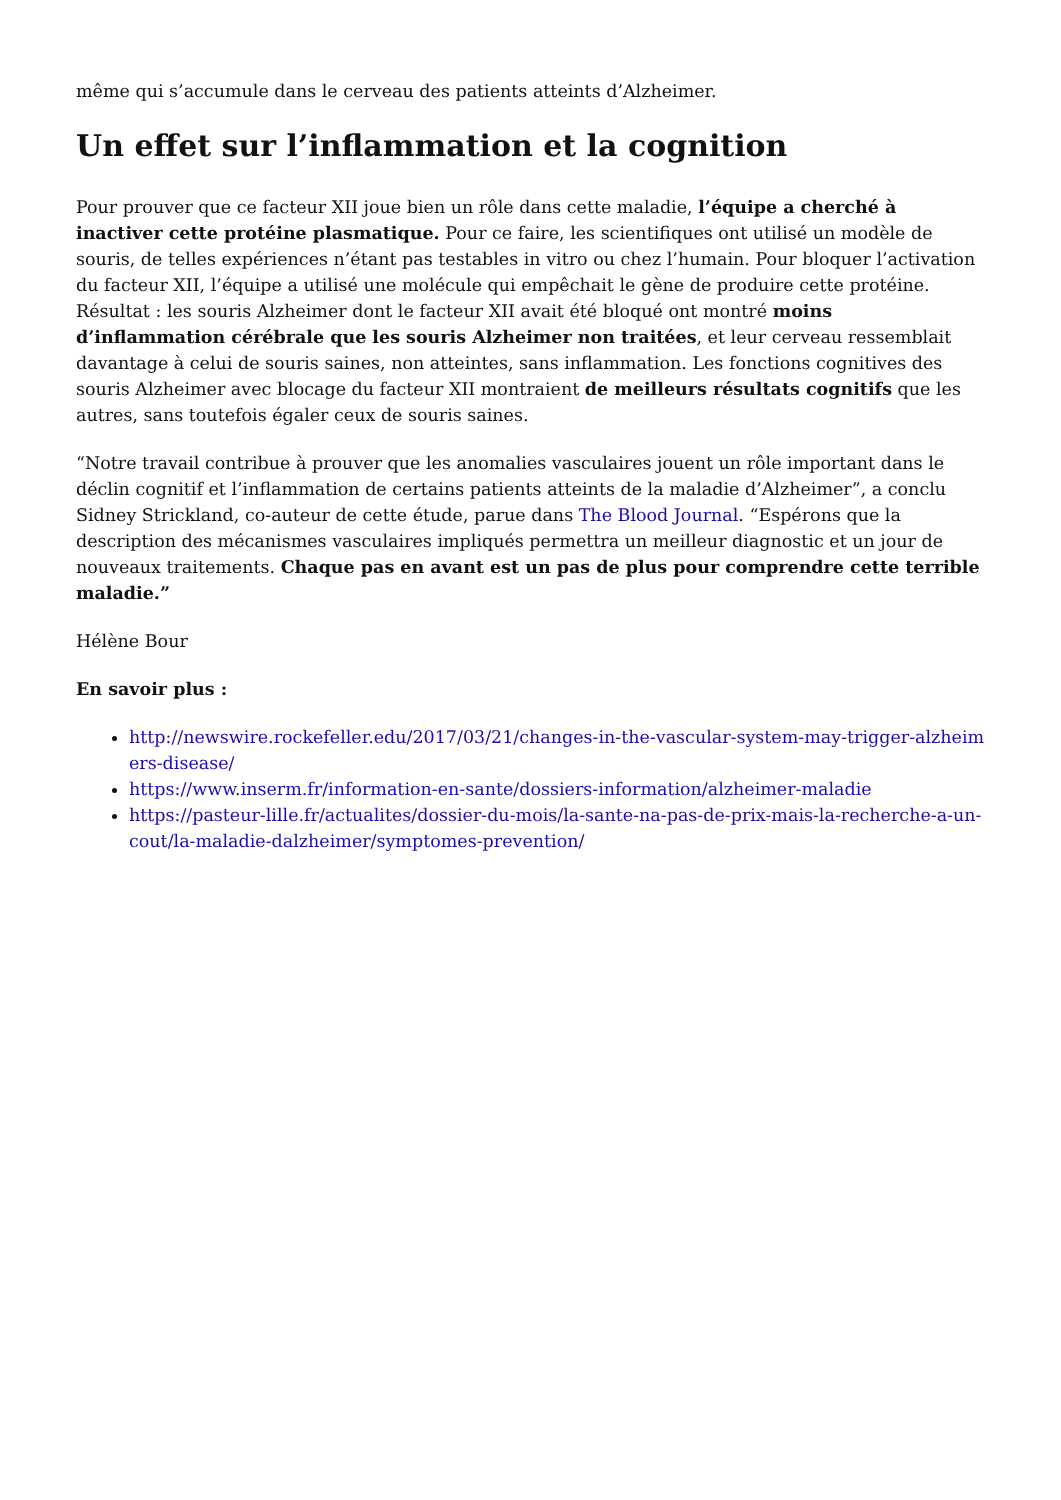même qui s’accumule dans le cerveau des patients atteints d’Alzheimer.
Un effet sur l’inflammation et la cognition
Pour prouver que ce facteur XII joue bien un rôle dans cette maladie, l’équipe a cherché à inactiver cette protéine plasmatique. Pour ce faire, les scientifiques ont utilisé un modèle de souris, de telles expériences n’étant pas testables in vitro ou chez l’humain. Pour bloquer l’activation du facteur XII, l’équipe a utilisé une molécule qui empêchait le gène de produire cette protéine. Résultat : les souris Alzheimer dont le facteur XII avait été bloqué ont montré moins d’inflammation cérébrale que les souris Alzheimer non traitées, et leur cerveau ressemblait davantage à celui de souris saines, non atteintes, sans inflammation. Les fonctions cognitives des souris Alzheimer avec blocage du facteur XII montraient de meilleurs résultats cognitifs que les autres, sans toutefois égaler ceux de souris saines.
“Notre travail contribue à prouver que les anomalies vasculaires jouent un rôle important dans le déclin cognitif et l’inflammation de certains patients atteints de la maladie d’Alzheimer”, a conclu Sidney Strickland, co-auteur de cette étude, parue dans The Blood Journal. “Espérons que la description des mécanismes vasculaires impliqués permettra un meilleur diagnostic et un jour de nouveaux traitements. Chaque pas en avant est un pas de plus pour comprendre cette terrible maladie.”
Hélène Bour
En savoir plus :
http://newswire.rockefeller.edu/2017/03/21/changes-in-the-vascular-system-may-trigger-alzheimers-disease/
https://www.inserm.fr/information-en-sante/dossiers-information/alzheimer-maladie
https://pasteur-lille.fr/actualites/dossier-du-mois/la-sante-na-pas-de-prix-mais-la-recherche-a-un-cout/la-maladie-dalzheimer/symptomes-prevention/